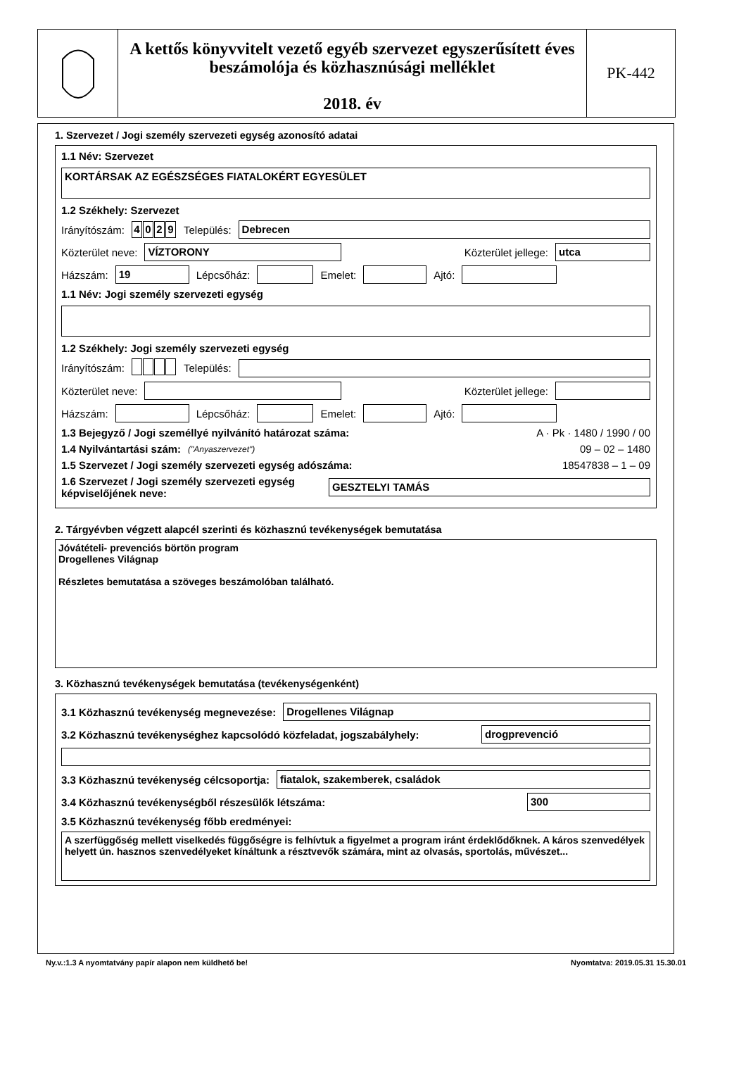A kettős könyvvitelt vezető egyéb szervezet egyszerűsített éves beszámolója és közhasznúsági melléklet
2018. év
PK-442
1. Szervezet / Jogi személy szervezeti egység azonosító adatai
1.1 Név: Szervezet
KORTÁRSAK AZ EGÉSZSÉGES FIATALOKÉRT EGYESÜLET
1.2 Székhely: Szervezet
Irányítószám: 4029 Település:
Debrecen
Közterület neve:
VÍZTORONY
Közterület jellege:
utca
Házszám:
19
Lépcsőház:
Emelet:
Ajtó:
1.1 Név: Jogi személy szervezeti egység
1.2 Székhely: Jogi személy szervezeti egység
Irányítószám: Település:
Közterület neve:
Közterület jellege:
Házszám:
Lépcsőház:
Emelet:
Ajtó:
1.3 Bejegyző / Jogi személlyé nyilvánító határozat száma: A · Pk · 1480 / 1990 / 00
1.4 Nyilvántartási szám: ("Anyaszervezet") 09 – 02 – 1480
1.5 Szervezet / Jogi személy szervezeti egység adószáma: 18547838 – 1 – 09
1.6 Szervezet / Jogi személy szervezeti egység képviselőjének neve:
GESZTELYI TAMÁS
2. Tárgyévben végzett alapcél szerinti és közhasznú tevékenységek bemutatása
Jóvátételi- prevenciós börtön program
Drogellenes Világnap
Részletes bemutatása a szöveges beszámolóban található.
3. Közhasznú tevékenységek bemutatása (tevékenységenként)
3.1 Közhasznú tevékenység megnevezése:
Drogellenes Világnap
3.2 Közhasznú tevékenységhez kapcsolódó közfeladat, jogszabályhely:
drogprevenció
3.3 Közhasznú tevékenység célcsoportja:
fiatalok, szakemberek, családok
3.4 Közhasznú tevékenységből részesülők létszáma:
300
3.5 Közhasznú tevékenység főbb eredményei:
A szerfüggőség mellett viselkedés függőségre is felhívtuk a figyelmet a program iránt érdeklődőknek. A káros szenvedélyek helyett ún. hasznos szenvedélyeket kínáltunk a résztvevők számára, mint az olvasás, sportolás, művészet...
Ny.v.:1.3 A nyomtatvány papír alapon nem küldhető be! Nyomtatva: 2019.05.31 15.30.01